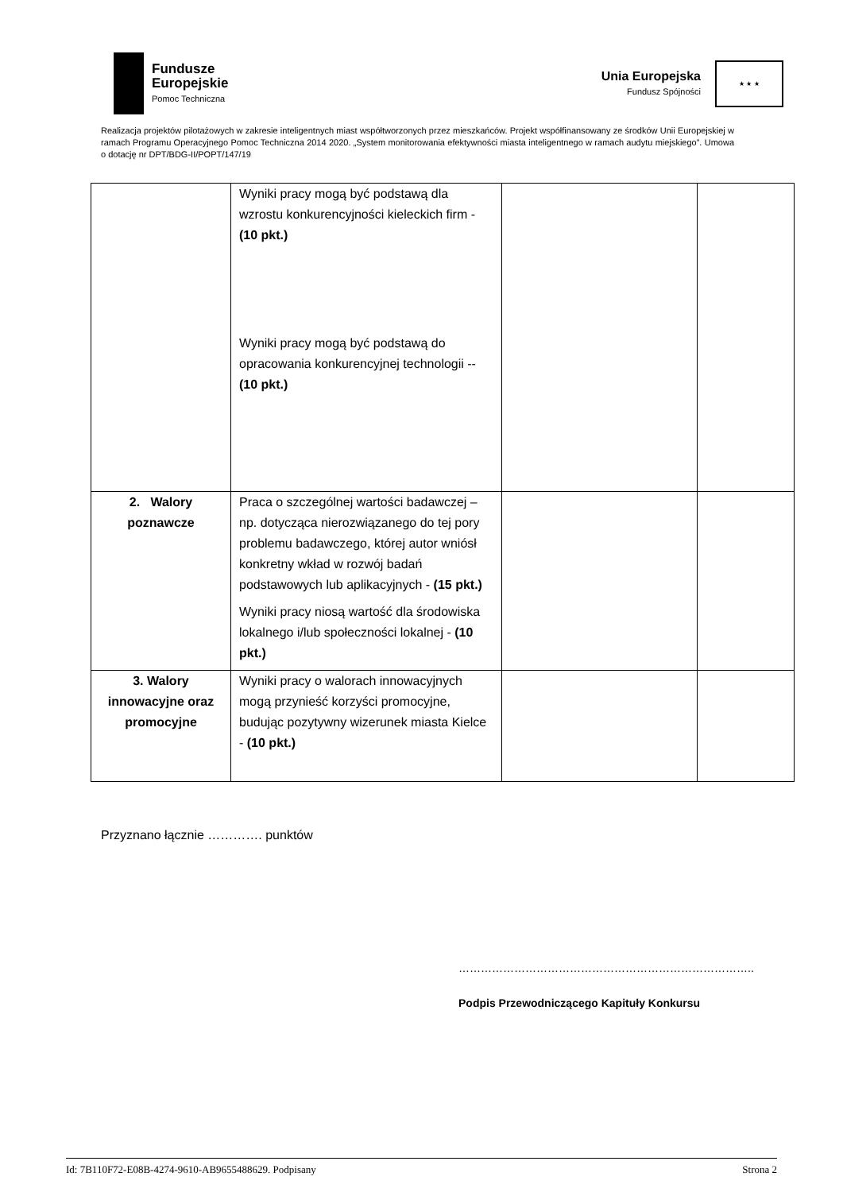Fundusze
Europejskie
Pomoc Techniczna
Unia Europejska
Fundusz Spójności
★ ★ ★
Realizacja projektów pilotażowych w zakresie inteligentnych miast współtworzonych przez mieszkańców. Projekt współfinansowany ze środków Unii Europejskiej w ramach Programu Operacyjnego Pomoc Techniczna 2014 2020. „System monitorowania efektywności miasta inteligentnego w ramach audytu miejskiego”. Umowa o dotację nr DPT/BDG-II/POPT/147/19
| | Wyniki pracy mogą być podstawą dla wzrostu konkurencyjności kieleckich firm - (10 pkt.) Wyniki pracy mogą być podstawą do opracowania konkurencyjnej technologii -- (10 pkt.) | | |
| 2. Walory poznawcze | Praca o szczególnej wartości badawczej – np. dotycząca nierozwiązanego do tej pory problemu badawczego, której autor wniósł konkretny wkład w rozwój badań podstawowych lub aplikacyjnych - (15 pkt.) Wyniki pracy niosą wartość dla środowiska lokalnego i/lub społeczności lokalnej - (10 pkt.) | | |
| 3. Walory innowacyjne oraz promocyjne | Wyniki pracy o walorach innowacyjnych mogą przynieść korzyści promocyjne, budując pozytywny wizerunek miasta Kielce - (10 pkt.) | | |
Przyznano łącznie …………. punktów
……………………………………………………………………..
Podpis Przewodniczącego Kapituły Konkursu
Id: 7B110F72-E08B-4274-9610-AB9655488629. Podpisany Strona 2